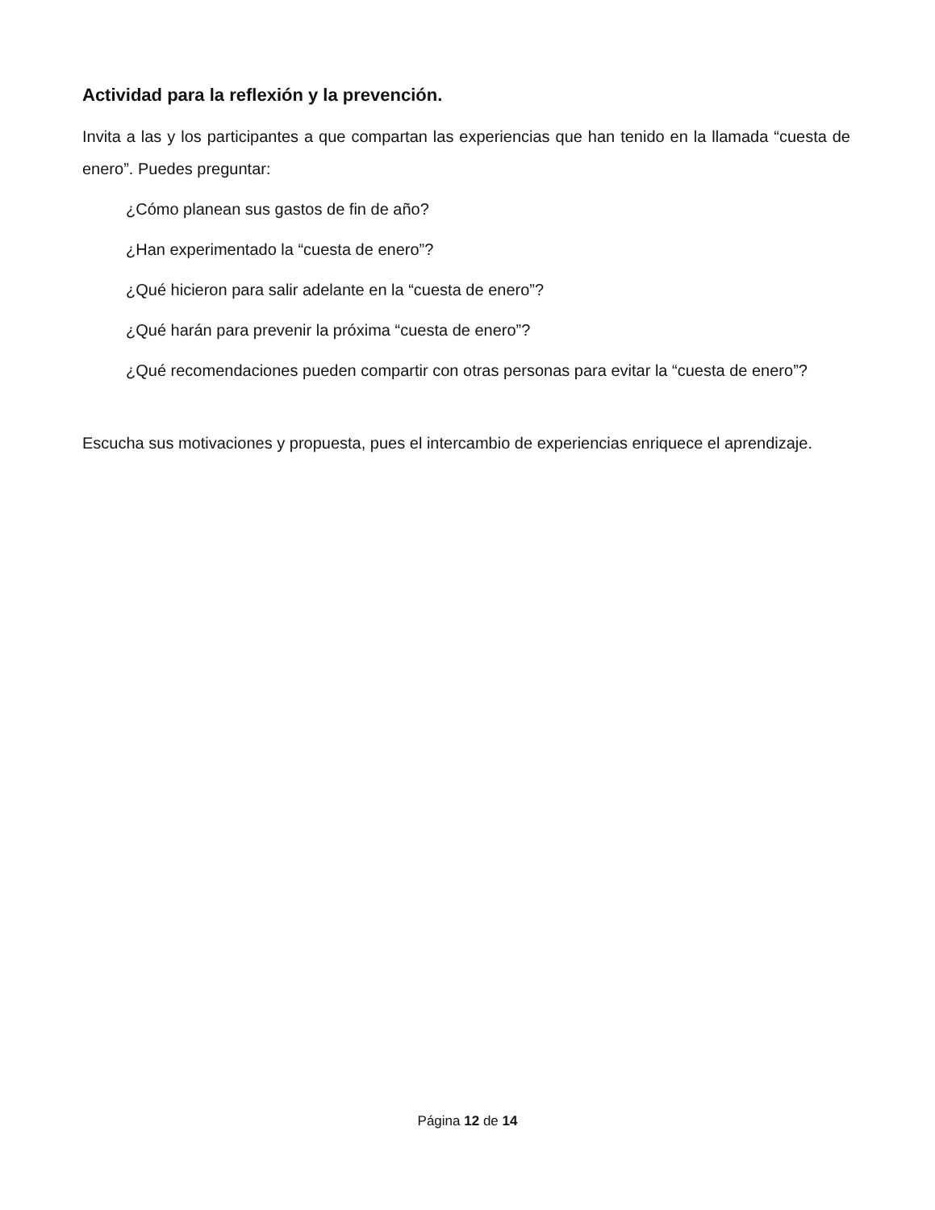Actividad para la reflexión y la prevención.
Invita a las y los participantes a que compartan las experiencias que han tenido en la llamada “cuesta de enero”. Puedes preguntar:
¿Cómo planean sus gastos de fin de año?
¿Han experimentado la “cuesta de enero”?
¿Qué hicieron para salir adelante en la “cuesta de enero”?
¿Qué harán para prevenir la próxima “cuesta de enero”?
¿Qué recomendaciones pueden compartir con otras personas para evitar la “cuesta de enero”?
Escucha sus motivaciones y propuesta, pues el intercambio de experiencias enriquece el aprendizaje.
Página 12 de 14